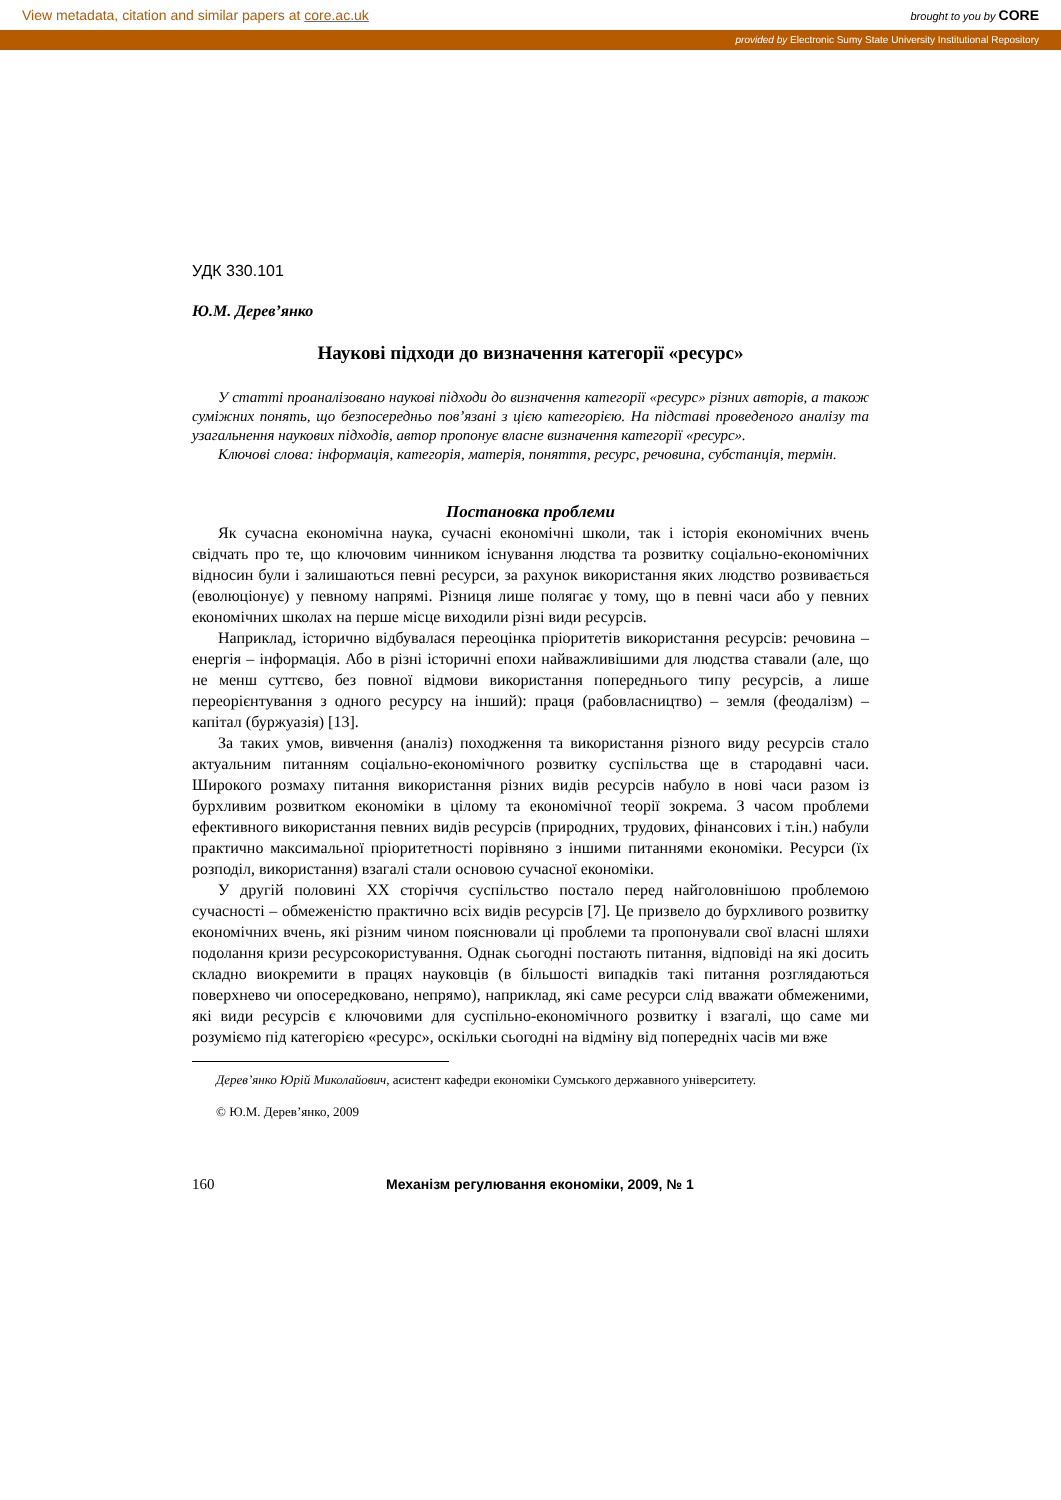View metadata, citation and similar papers at core.ac.uk brought to you by CORE
provided by Electronic Sumy State University Institutional Repository
УДК 330.101
Ю.М. Дерев’янко
Наукові підходи до визначення категорії «ресурс»
У статті проаналізовано наукові підходи до визначення категорії «ресурс» різних авторів, а також суміжних понять, що безпосередньо пов’язані з цією категорією. На підставі проведеного аналізу та узагальнення наукових підходів, автор пропонує власне визначення категорії «ресурс».
Ключові слова: інформація, категорія, матерія, поняття, ресурс, речовина, субстанція, термін.
Постановка проблеми
Як сучасна економічна наука, сучасні економічні школи, так і історія економічних вчень свідчать про те, що ключовим чинником існування людства та розвитку соціально-економічних відносин були і залишаються певні ресурси, за рахунок використання яких людство розвивається (еволюціонує) у певному напрямі. Різниця лише полягає у тому, що в певні часи або у певних економічних школах на перше місце виходили різні види ресурсів.
Наприклад, історично відбувалася переоцінка пріоритетів використання ресурсів: речовина – енергія – інформація. Або в різні історичні епохи найважливішими для людства ставали (але, що не менш суттєво, без повної відмови використання попереднього типу ресурсів, а лише переорієнтування з одного ресурсу на інший): праця (рабовласництво) – земля (феодалізм) – капітал (буржуазія) [13].
За таких умов, вивчення (аналіз) походження та використання різного виду ресурсів стало актуальним питанням соціально-економічного розвитку суспільства ще в стародавні часи. Широкого розмаху питання використання різних видів ресурсів набуло в нові часи разом із бурхливим розвитком економіки в цілому та економічної теорії зокрема. З часом проблеми ефективного використання певних видів ресурсів (природних, трудових, фінансових і т.ін.) набули практично максимальної пріоритетності порівняно з іншими питаннями економіки. Ресурси (їх розподіл, використання) взагалі стали основою сучасної економіки.
У другій половині XX сторіччя суспільство постало перед найголовнішою проблемою сучасності – обмеженістю практично всіх видів ресурсів [7]. Це призвело до бурхливого розвитку економічних вчень, які різним чином пояснювали ці проблеми та пропонували свої власні шляхи подолання кризи ресурсокористування. Однак сьогодні постають питання, відповіді на які досить складно виокремити в працях науковців (в більшості випадків такі питання розглядаються поверхнево чи опосередковано, непрямо), наприклад, які саме ресурси слід вважати обмеженими, які види ресурсів є ключовими для суспільно-економічного розвитку і взагалі, що саме ми розуміємо під категорією «ресурс», оскільки сьогодні на відміну від попередніх часів ми вже
Дерев’янко Юрій Миколайович, асистент кафедри економіки Сумського державного університету.
© Ю.М. Дерев’янко, 2009
160 Механізм регулювання економіки, 2009, № 1